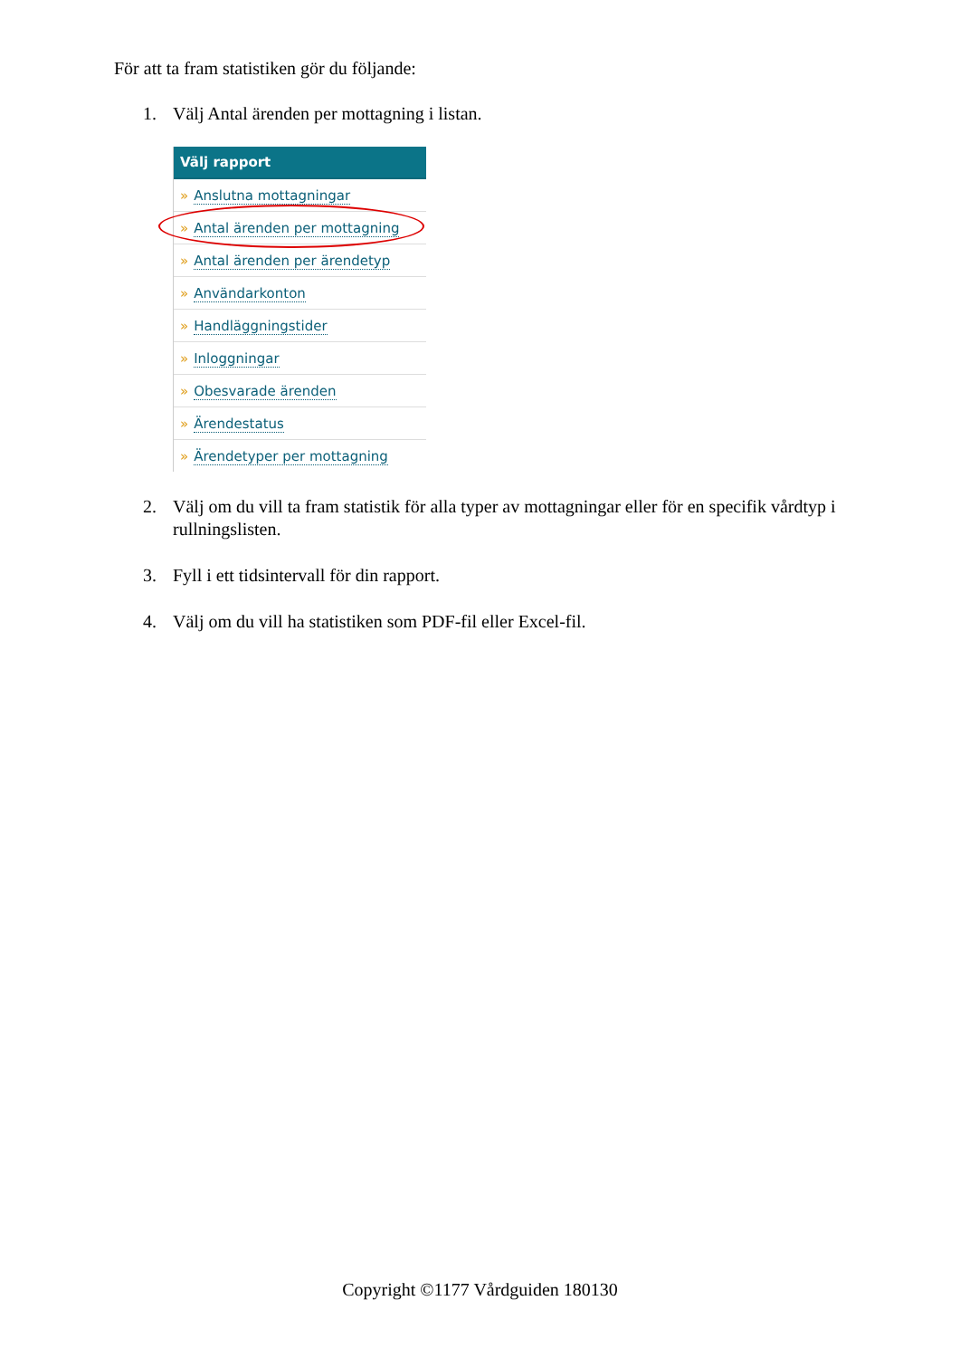För att ta fram statistiken gör du följande:
1. Välj Antal ärenden per mottagning i listan.
Välj rapport
» Anslutna mottagningar
» Antal ärenden per mottagning
» Antal ärenden per ärendetyp
» Användarkonton
» Handläggningstider
» Inloggningar
» Obesvarade ärenden
» Ärendestatus
» Ärendetyper per mottagning
2. Välj om du vill ta fram statistik för alla typer av mottagningar eller för en specifik vårdtyp i rullningslisten.
3. Fyll i ett tidsintervall för din rapport.
4. Välj om du vill ha statistiken som PDF-fil eller Excel-fil.
Copyright ©1177 Vårdguiden 180130